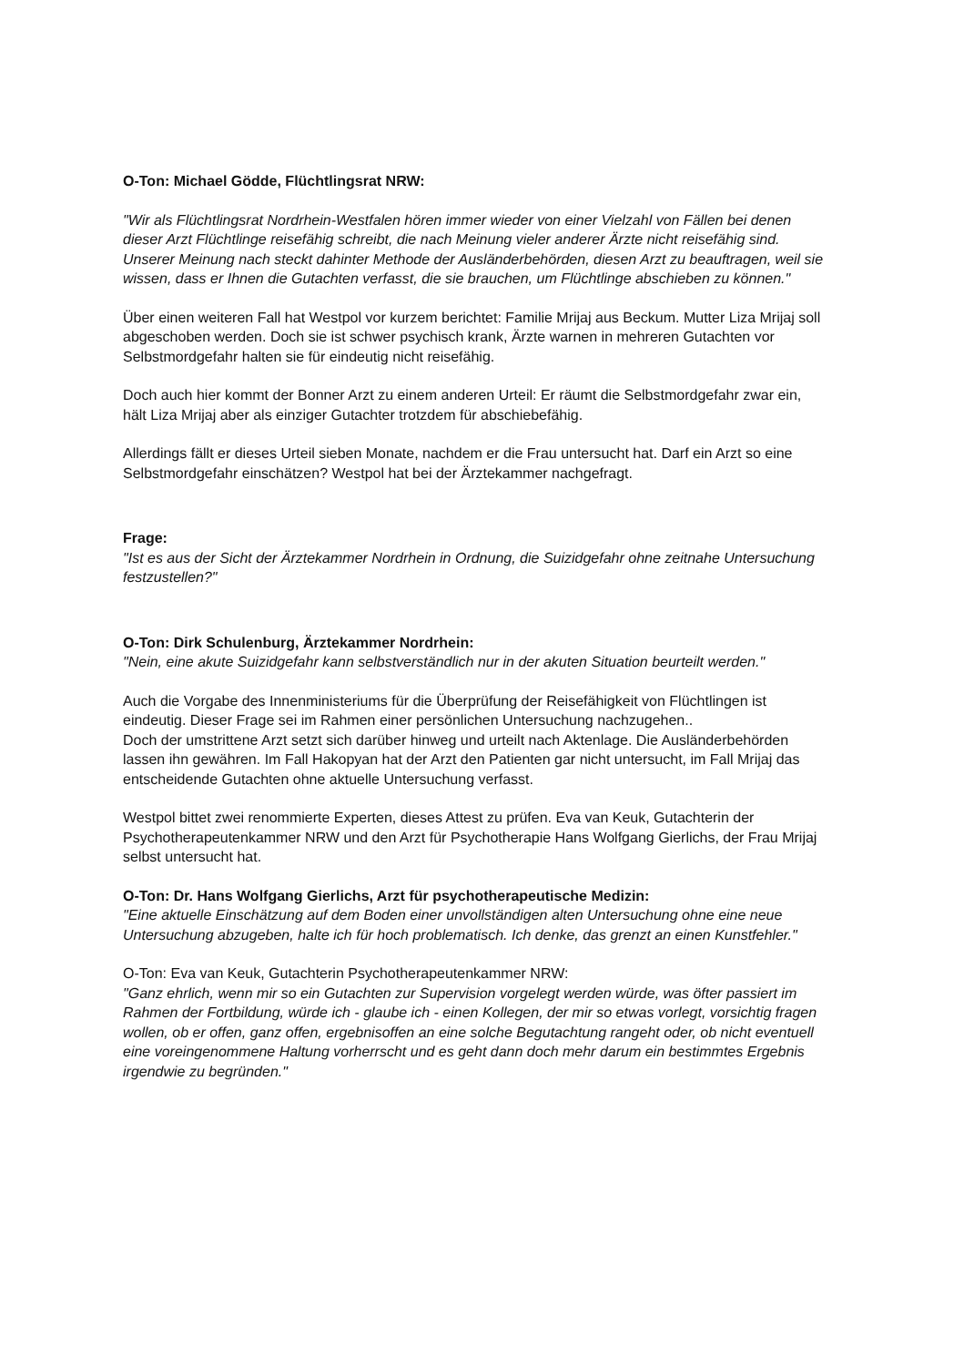O-Ton: Michael Gödde, Flüchtlingsrat NRW:
"Wir als Flüchtlingsrat Nordrhein-Westfalen hören immer wieder von einer Vielzahl von Fällen bei denen dieser Arzt Flüchtlinge reisefähig schreibt, die nach Meinung vieler anderer Ärzte nicht reisefähig sind. Unserer Meinung nach steckt dahinter Methode der Ausländerbehörden, diesen Arzt zu beauftragen, weil sie wissen, dass er Ihnen die Gutachten verfasst, die sie brauchen, um Flüchtlinge abschieben zu können."
Über einen weiteren Fall hat Westpol vor kurzem berichtet: Familie Mrijaj aus Beckum. Mutter Liza Mrijaj soll abgeschoben werden. Doch sie ist schwer psychisch krank, Ärzte warnen in mehreren Gutachten vor Selbstmordgefahr halten sie für eindeutig nicht reisefähig.
Doch auch hier kommt der Bonner Arzt zu einem anderen Urteil: Er räumt die Selbstmordgefahr zwar ein, hält Liza Mrijaj aber als einziger Gutachter trotzdem für abschiebefähig.
Allerdings fällt er dieses Urteil sieben Monate, nachdem er die Frau untersucht hat. Darf ein Arzt so eine Selbstmordgefahr einschätzen? Westpol hat bei der Ärztekammer nachgefragt.
Frage:
"Ist es aus der Sicht der Ärztekammer Nordrhein in Ordnung, die Suizidgefahr ohne zeitnahe Untersuchung festzustellen?"
O-Ton: Dirk Schulenburg, Ärztekammer Nordrhein:
"Nein, eine akute Suizidgefahr kann selbstverständlich nur in der akuten Situation beurteilt werden."
Auch die Vorgabe des Innenministeriums für die Überprüfung der Reisefähigkeit von Flüchtlingen ist eindeutig. Dieser Frage sei im Rahmen einer persönlichen Untersuchung nachzugehen..
Doch der umstrittene Arzt setzt sich darüber hinweg und urteilt nach Aktenlage. Die Ausländerbehörden lassen ihn gewähren. Im Fall Hakopyan hat der Arzt den Patienten gar nicht untersucht, im Fall Mrijaj das entscheidende Gutachten ohne aktuelle Untersuchung verfasst.
Westpol bittet zwei renommierte Experten, dieses Attest zu prüfen. Eva van Keuk, Gutachterin der Psychotherapeutenkammer NRW und den Arzt für Psychotherapie Hans Wolfgang Gierlichs, der Frau Mrijaj selbst untersucht hat.
O-Ton: Dr. Hans Wolfgang Gierlichs, Arzt für psychotherapeutische Medizin:
"Eine aktuelle Einschätzung auf dem Boden einer unvollständigen alten Untersuchung ohne eine neue Untersuchung abzugeben, halte ich für hoch problematisch. Ich denke, das grenzt an einen Kunstfehler."
O-Ton: Eva van Keuk, Gutachterin Psychotherapeutenkammer NRW:
"Ganz ehrlich, wenn mir so ein Gutachten zur Supervision vorgelegt werden würde, was öfter passiert im Rahmen der Fortbildung, würde ich - glaube ich - einen Kollegen, der mir so etwas vorlegt, vorsichtig fragen wollen, ob er offen, ganz offen, ergebnisoffen an eine solche Begutachtung rangeht oder, ob nicht eventuell eine voreingenommene Haltung vorherrscht und es geht dann doch mehr darum ein bestimmtes Ergebnis irgendwie zu begründen."